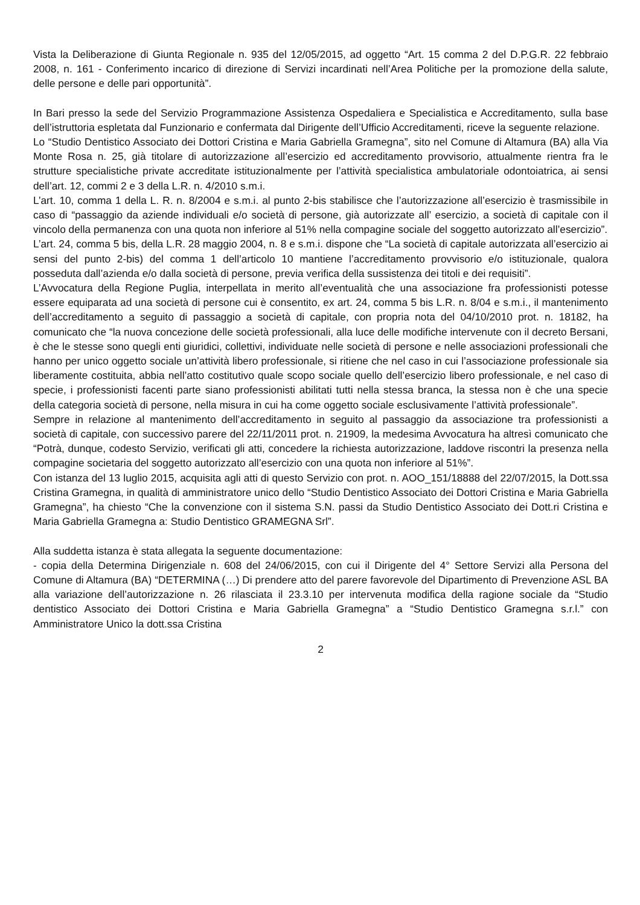Vista la Deliberazione di Giunta Regionale n. 935 del 12/05/2015, ad oggetto “Art. 15 comma 2 del D.P.G.R. 22 febbraio 2008, n. 161 - Conferimento incarico di direzione di Servizi incardinati nell’Area Politiche per la promozione della salute, delle persone e delle pari opportunità”.
In Bari presso la sede del Servizio Programmazione Assistenza Ospedaliera e Specialistica e Accreditamento, sulla base dell’istruttoria espletata dal Funzionario e confermata dal Dirigente dell’Ufficio Accreditamenti, riceve la seguente relazione.
Lo “Studio Dentistico Associato dei Dottori Cristina e Maria Gabriella Gramegna”, sito nel Comune di Altamura (BA) alla Via Monte Rosa n. 25, già titolare di autorizzazione all’esercizio ed accreditamento provvisorio, attualmente rientra fra le strutture specialistiche private accreditate istituzionalmente per l’attività specialistica ambulatoriale odontoiatrica, ai sensi dell’art. 12, commi 2 e 3 della L.R. n. 4/2010 s.m.i.
L’art. 10, comma 1 della L. R. n. 8/2004 e s.m.i. al punto 2-bis stabilisce che l’autorizzazione all’esercizio è trasmissibile in caso di “passaggio da aziende individuali e/o società di persone, già autorizzate all’ esercizio, a società di capitale con il vincolo della permanenza con una quota non inferiore al 51% nella compagine sociale del soggetto autorizzato all’esercizio”.
L’art. 24, comma 5 bis, della L.R. 28 maggio 2004, n. 8 e s.m.i. dispone che “La società di capitale autorizzata all’esercizio ai sensi del punto 2-bis) del comma 1 dell’articolo 10 mantiene l’accreditamento provvisorio e/o istituzionale, qualora posseduta dall’azienda e/o dalla società di persone, previa verifica della sussistenza dei titoli e dei requisiti”.
L’Avvocatura della Regione Puglia, interpellata in merito all’eventualità che una associazione fra professionisti potesse essere equiparata ad una società di persone cui è consentito, ex art. 24, comma 5 bis L.R. n. 8/04 e s.m.i., il mantenimento dell’accreditamento a seguito di passaggio a società di capitale, con propria nota del 04/10/2010 prot. n. 18182, ha comunicato che “la nuova concezione delle società professionali, alla luce delle modifiche intervenute con il decreto Bersani, è che le stesse sono quegli enti giuridici, collettivi, individuate nelle società di persone e nelle associazioni professionali che hanno per unico oggetto sociale un’attività libero professionale, si ritiene che nel caso in cui l’associazione professionale sia liberamente costituita, abbia nell’atto costitutivo quale scopo sociale quello dell’esercizio libero professionale, e nel caso di specie, i professionisti facenti parte siano professionisti abilitati tutti nella stessa branca, la stessa non è che una specie della categoria società di persone, nella misura in cui ha come oggetto sociale esclusivamente l’attività professionale”.
Sempre in relazione al mantenimento dell’accreditamento in seguito al passaggio da associazione tra professionisti a società di capitale, con successivo parere del 22/11/2011 prot. n. 21909, la medesima Avvocatura ha altresì comunicato che “Potrà, dunque, codesto Servizio, verificati gli atti, concedere la richiesta autorizzazione, laddove riscontri la presenza nella compagine societaria del soggetto autorizzato all’esercizio con una quota non inferiore al 51%”.
Con istanza del 13 luglio 2015, acquisita agli atti di questo Servizio con prot. n. AOO_151/18888 del 22/07/2015, la Dott.ssa Cristina Gramegna, in qualità di amministratore unico dello “Studio Dentistico Associato dei Dottori Cristina e Maria Gabriella Gramegna”, ha chiesto “Che la convenzione con il sistema S.N. passi da Studio Dentistico Associato dei Dott.ri Cristina e Maria Gabriella Gramegna a: Studio Dentistico GRAMEGNA Srl”.
Alla suddetta istanza è stata allegata la seguente documentazione:
- copia della Determina Dirigenziale n. 608 del 24/06/2015, con cui il Dirigente del 4° Settore Servizi alla Persona del Comune di Altamura (BA) “DETERMINA (…) Di prendere atto del parere favorevole del Dipartimento di Prevenzione ASL BA alla variazione dell’autorizzazione n. 26 rilasciata il 23.3.10 per intervenuta modifica della ragione sociale da “Studio dentistico Associato dei Dottori Cristina e Maria Gabriella Gramegna” a “Studio Dentistico Gramegna s.r.l.” con Amministratore Unico la dott.ssa Cristina
2